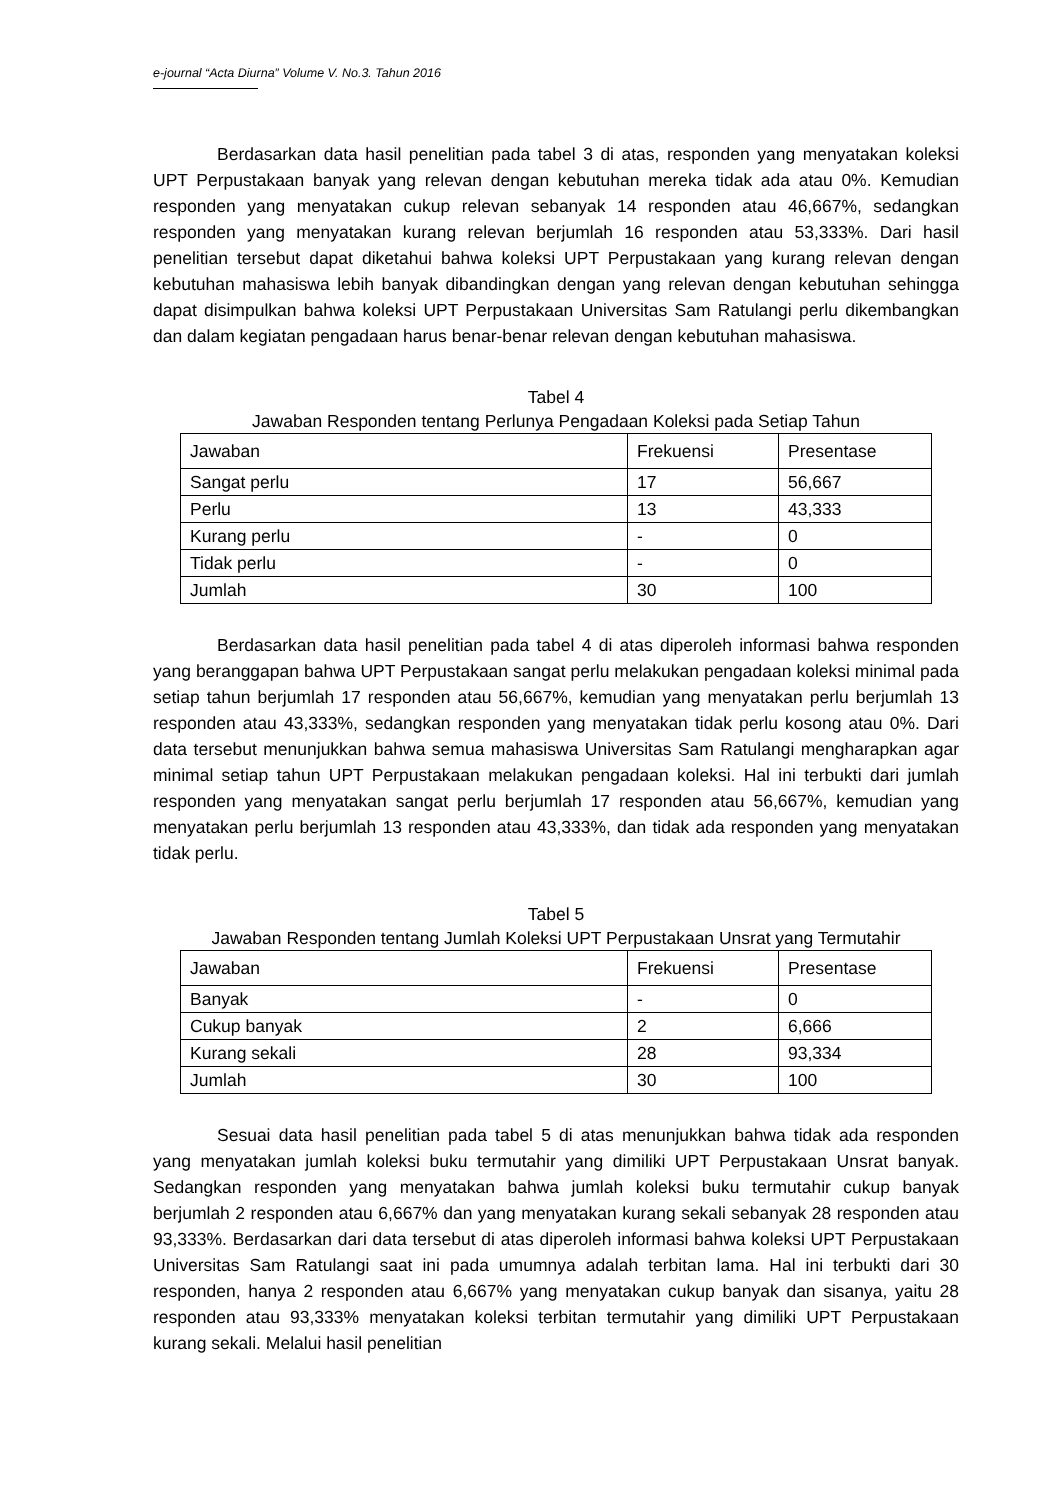e-journal “Acta Diurna” Volume V. No.3. Tahun 2016
Berdasarkan data hasil penelitian pada tabel 3 di atas, responden yang menyatakan koleksi UPT Perpustakaan banyak yang relevan dengan kebutuhan mereka tidak ada atau 0%. Kemudian responden yang menyatakan cukup relevan sebanyak 14 responden atau 46,667%, sedangkan responden yang menyatakan kurang relevan berjumlah 16 responden atau 53,333%. Dari hasil penelitian tersebut dapat diketahui bahwa koleksi UPT Perpustakaan yang kurang relevan dengan kebutuhan mahasiswa lebih banyak dibandingkan dengan yang relevan dengan kebutuhan sehingga dapat disimpulkan bahwa koleksi UPT Perpustakaan Universitas Sam Ratulangi perlu dikembangkan dan dalam kegiatan pengadaan harus benar-benar relevan dengan kebutuhan mahasiswa.
Tabel 4
Jawaban Responden tentang Perlunya Pengadaan Koleksi pada Setiap Tahun
| Jawaban | Frekuensi | Presentase |
| Sangat perlu | 17 | 56,667 |
| Perlu | 13 | 43,333 |
| Kurang perlu | - | 0 |
| Tidak perlu | - | 0 |
| Jumlah | 30 | 100 |
Berdasarkan data hasil penelitian pada tabel 4 di atas diperoleh informasi bahwa responden yang beranggapan bahwa UPT Perpustakaan sangat perlu melakukan pengadaan koleksi minimal pada setiap tahun berjumlah 17 responden atau 56,667%, kemudian yang menyatakan perlu berjumlah 13 responden atau 43,333%, sedangkan responden yang menyatakan tidak perlu kosong atau 0%. Dari data tersebut menunjukkan bahwa semua mahasiswa Universitas Sam Ratulangi mengharapkan agar minimal setiap tahun UPT Perpustakaan melakukan pengadaan koleksi. Hal ini terbukti dari jumlah responden yang menyatakan sangat perlu berjumlah 17 responden atau 56,667%, kemudian yang menyatakan perlu berjumlah 13 responden atau 43,333%, dan tidak ada responden yang menyatakan tidak perlu.
Tabel 5
Jawaban Responden tentang Jumlah Koleksi UPT Perpustakaan Unsrat yang Termutahir
| Jawaban | Frekuensi | Presentase |
| Banyak | - | 0 |
| Cukup banyak | 2 | 6,666 |
| Kurang sekali | 28 | 93,334 |
| Jumlah | 30 | 100 |
Sesuai data hasil penelitian pada tabel 5 di atas menunjukkan bahwa tidak ada responden yang menyatakan jumlah koleksi buku termutahir yang dimiliki UPT Perpustakaan Unsrat banyak. Sedangkan responden yang menyatakan bahwa jumlah koleksi buku termutahir cukup banyak berjumlah 2 responden atau 6,667% dan yang menyatakan kurang sekali sebanyak 28 responden atau 93,333%. Berdasarkan dari data tersebut di atas diperoleh informasi bahwa koleksi UPT Perpustakaan Universitas Sam Ratulangi saat ini pada umumnya adalah terbitan lama. Hal ini terbukti dari 30 responden, hanya 2 responden atau 6,667% yang menyatakan cukup banyak dan sisanya, yaitu 28 responden atau 93,333% menyatakan koleksi terbitan termutahir yang dimiliki UPT Perpustakaan kurang sekali. Melalui hasil penelitian